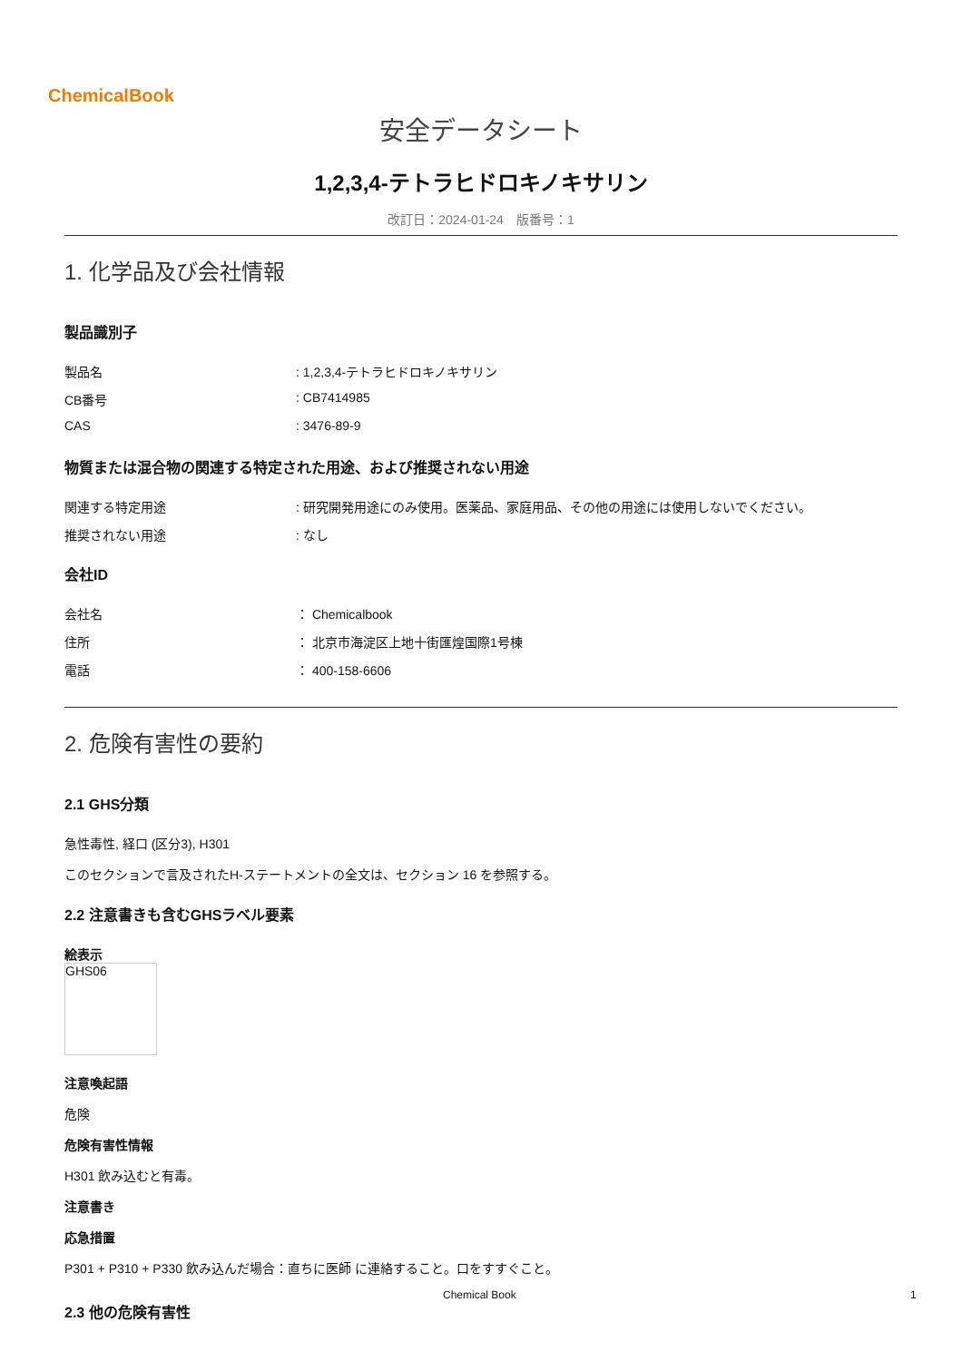ChemicalBook
安全データシート
1,2,3,4-テトラヒドロキノキサリン
改訂日：2024-01-24　版番号：1
1. 化学品及び会社情報
製品識別子
製品名: 1,2,3,4-テトラヒドロキノキサリン
CB番号: CB7414985
CAS: 3476-89-9
物質または混合物の関連する特定された用途、および推奨されない用途
関連する特定用途: 研究開発用途にのみ使用。医薬品、家庭用品、その他の用途には使用しないでください。
推奨されない用途: なし
会社ID
会社名 ： Chemicalbook
住所 ： 北京市海淀区上地十街匯煌国際1号棟
電話 ： 400-158-6606
2. 危険有害性の要約
2.1 GHS分類
急性毒性, 経口 (区分3), H301
このセクションで言及されたH-ステートメントの全文は、セクション 16 を参照する。
2.2 注意書きも含むGHSラベル要素
絵表示
GHS06
注意喚起語
危険
危険有害性情報
H301 飲み込むと有毒。
注意書き
応急措置
P301 + P310 + P330 飲み込んだ場合：直ちに医師 に連絡すること。口をすすぐこと。
2.3 他の危険有害性
Chemical Book 1